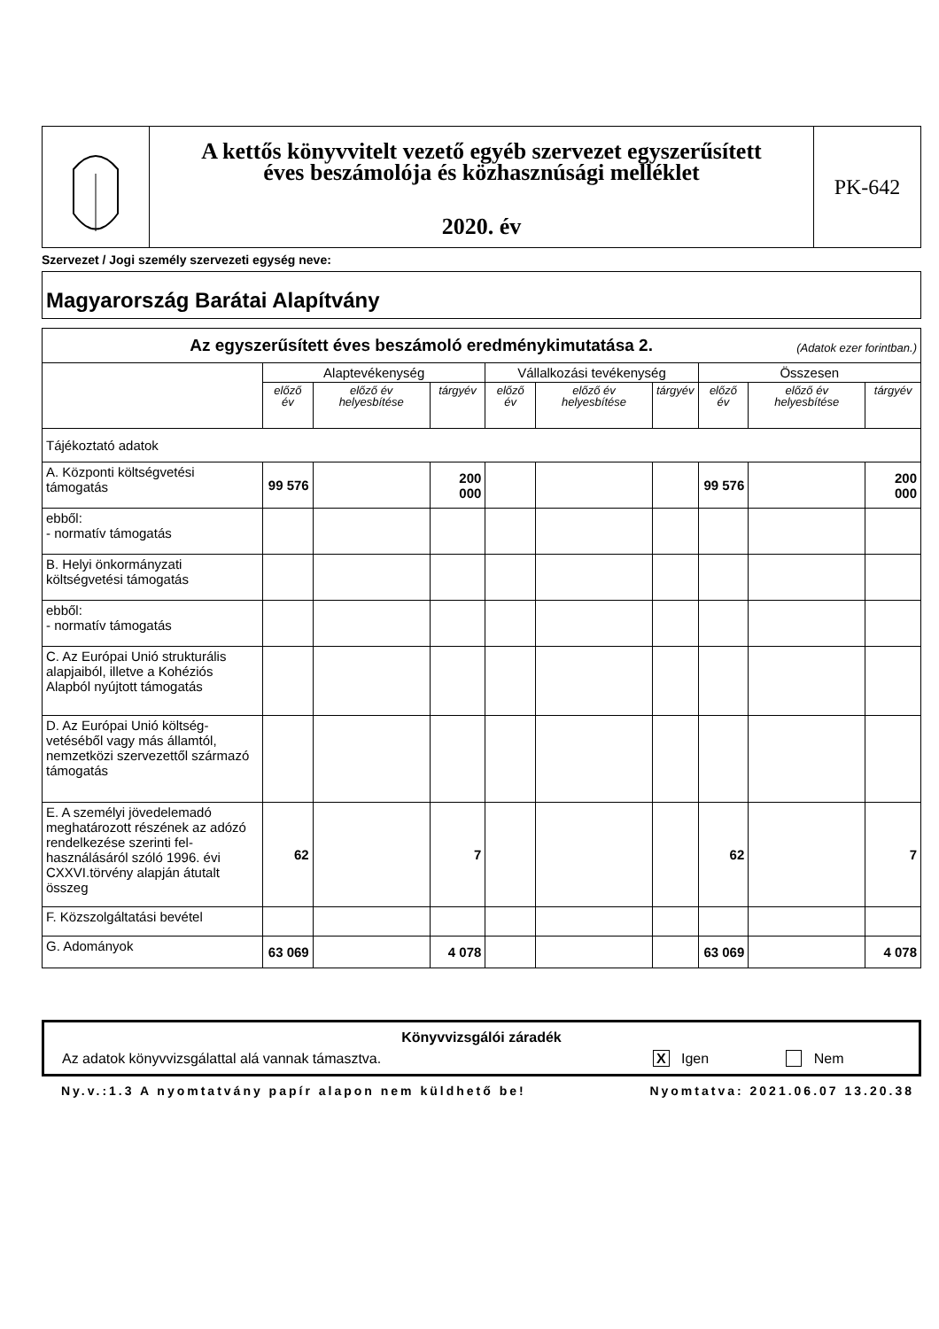A kettős könyvvitelt vezető egyéb szervezet egyszerűsített
éves beszámolója és közhasznúsági melléklet
2020. év
PK-642
Szervezet / Jogi személy szervezeti egység neve:
Magyarország Barátai Alapítvány
| Az egyszerűsített éves beszámoló eredménykimutatása 2. (Adatok ezer forintban.) | | | | | | | | | |
| --- | --- | --- | --- | --- | --- | --- | --- | --- | --- |
| | Alaptevékenység | | | Vállalkozási tevékenység | | | Összesen | | |
| | előző év | előző év helyesbítése | tárgyév | előző év | előző év helyesbítése | tárgyév | előző év | előző év helyesbítése | tárgyév |
| Tájékoztató adatok | | | | | | | | | |
| A. Központi költségvetési támogatás | 99 576 | | 200 000 | | | | 99 576 | | 200 000 |
| ebből: - normatív támogatás | | | | | | | | | |
| B. Helyi önkormányzati költségvetési támogatás | | | | | | | | | |
| ebből: - normatív támogatás | | | | | | | | | |
| C. Az Európai Unió strukturális alapjaiból, illetve a Kohéziós Alapból nyújtott támogatás | | | | | | | | | |
| D. Az Európai Unió költség-vetéséből vagy más államtól, nemzetközi szervezettől származó támogatás | | | | | | | | | |
| E. A személyi jövedelemadó meghatározott részének az adózó rendelkezése szerinti fel-használásáról szóló 1996. évi CXXVI.törvény alapján átutalt összeg | 62 | | 7 | | | | 62 | | 7 |
| F. Közszolgáltatási bevétel | | | | | | | | | |
| G. Adományok | 63 069 | | 4 078 | | | | 63 069 | | 4 078 |
Könyvvizsgálói záradék
Az adatok könyvvizsgálattal alá vannak támasztva. X Igen Nem
Ny.v.:1.3 A nyomtatvány papír alapon nem küldhető be! Nyomtatva: 2021.06.07 13.20.38